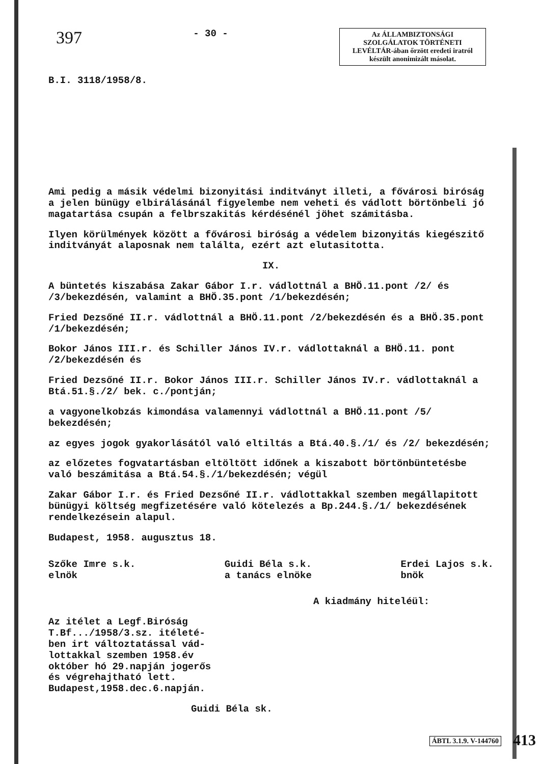397 - 30 -
Az ÁLLAMBIZTONSÁGI SZOLGÁLATOK TÖRTÉNETI LEVÉLTÁR-ában őrzött eredeti iratról készült anonimizált másolat.
B.I. 3118/1958/8.
Ami pedig a másik védelmi bizonyitási inditványt illeti, a fővárosi biróság a jelen bünügy elbirálásánál figyelembe nem veheti és vádlott börtönbeli jó magatartása csupán a felbrszakitás kérdésénél jöhet számitásba.
Ilyen körülmények között a fővárosi biróság a védelem bizonyitás kiegészitő inditványát alaposnak nem találta, ezért azt elutasitotta.
IX.
A büntetés kiszabása Zakar Gábor I.r. vádlottnál a BHÖ.11.pont /2/ és /3/bekezdésén, valamint a BHÖ.35.pont /1/bekezdésén;
Fried Dezsőné II.r. vádlottnál a BHÖ.11.pont /2/bekezdésén és a BHÖ.35.pont /1/bekezdésén;
Bokor János III.r. és Schiller János IV.r. vádlottaknál a BHÖ.11. pont /2/bekezdésén és
Fried Dezsőné II.r. Bokor János III.r. Schiller János IV.r. vádlottaknál a Btá.51.§./2/ bek. c./pontján;
a vagyonelkobzás kimondása valamennyi vádlottnál a BHÖ.11.pont /5/ bekezdésén;
az egyes jogok gyakorlásától való eltiltás a Btá.40.§./1/ és /2/ bekezdésén;
az előzetes fogvatartásban eltöltött időnek a kiszabott börtönbüntetésbe való beszámitása a Btá.54.§./1/bekezdésén; végül
Zakar Gábor I.r. és Fried Dezsőné II.r. vádlottakkal szemben megállapitott bünügyi költség megfizetésére való kötelezés a Bp.244.§./1/ bekezdésének rendelkezésein alapul.
Budapest, 1958. augusztus 18.
Szőke Imre s.k.
elnök Guidi Béla s.k.
a tanács elnöke Erdei Lajos s.k.
bnök
A kiadmány hiteléül:
Az itélet a Legf.Biróság
T.Bf.../1958/3.sz. itéleté-
ben irt változtatással vád-
lottakkal szemben 1958.év
október hó 29.napján jogerős
és végrehajtható lett.
Budapest,1958.dec.6.napján.
Guidi Béla sk.
ÁBTL 3.1.9. V-144760 413